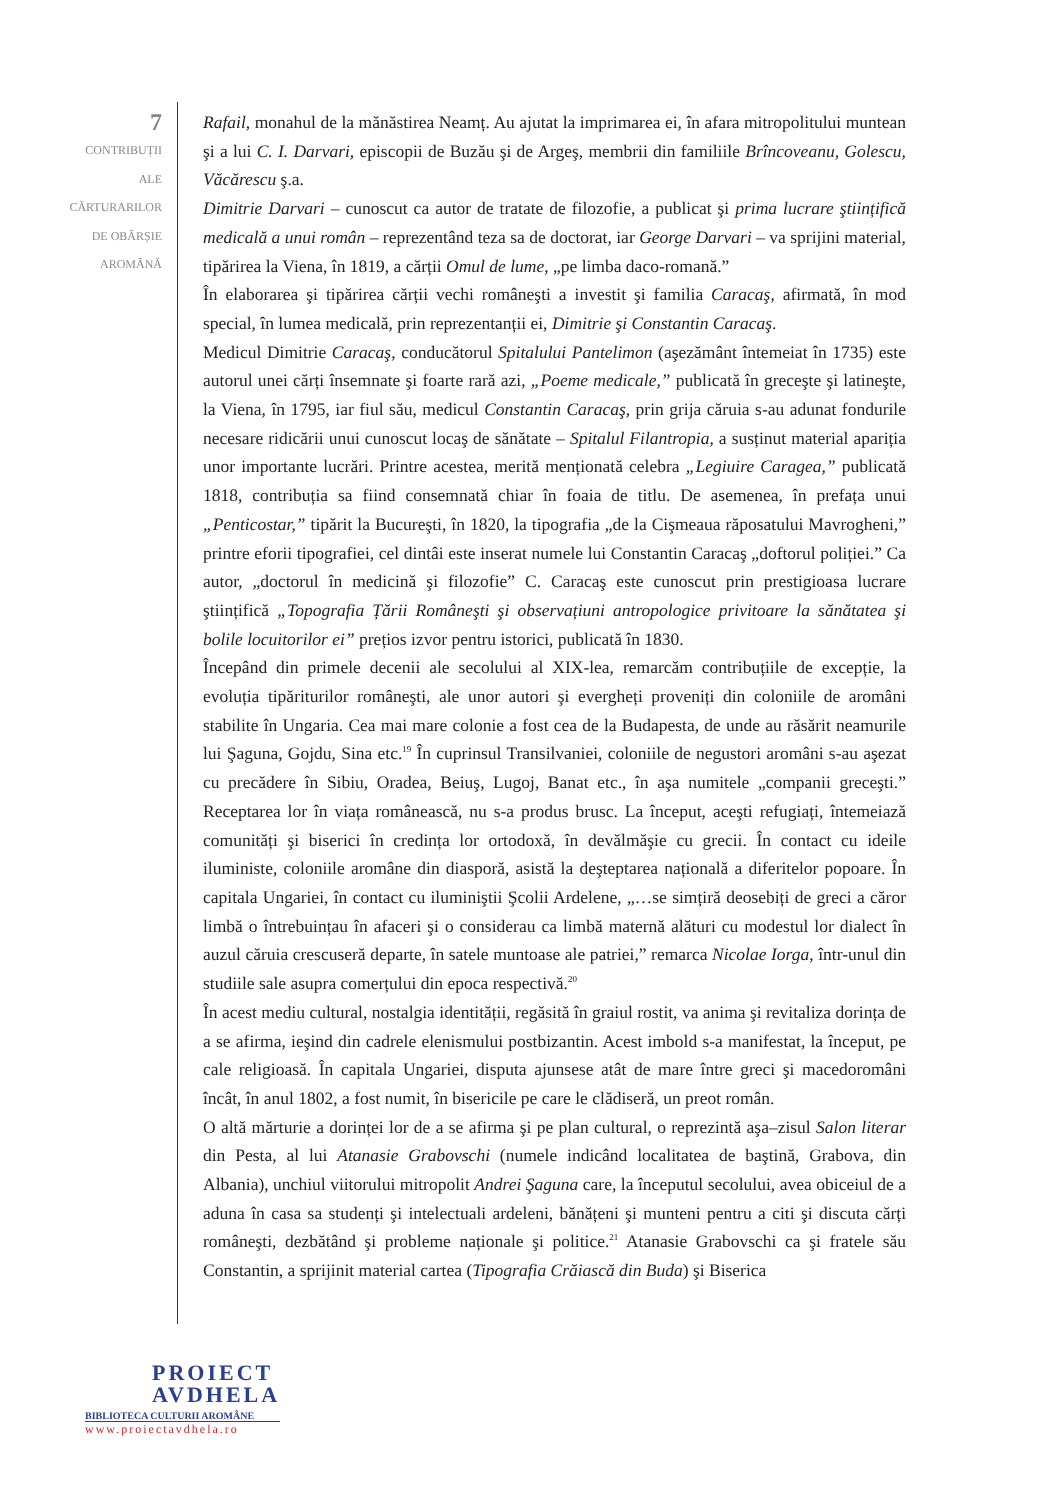7
CONTRIBUȚII
ALE
CĂRTURARILOR
DE OBÂRȘIE
AROMÂNĂ
Rafail, monahul de la mănăstirea Neamț. Au ajutat la imprimarea ei, în afara mitropolitului muntean şi a lui C. I. Darvari, episcopii de Buzău şi de Argeş, membrii din familiile Brîncoveanu, Golescu, Văcărescu ş.a.
Dimitrie Darvari – cunoscut ca autor de tratate de filozofie, a publicat şi prima lucrare ştiințifică medicală a unui român – reprezentând teza sa de doctorat, iar George Darvari – va sprijini material, tipărirea la Viena, în 1819, a cărții Omul de lume, „pe limba daco-romană.”
În elaborarea şi tipărirea cărții vechi româneşti a investit şi familia Caracaş, afirmată, în mod special, în lumea medicală, prin reprezentanții ei, Dimitrie şi Constantin Caracaş.
Medicul Dimitrie Caracaş, conducătorul Spitalului Pantelimon (aşezământ întemeiat în 1735) este autorul unei cărți însemnate şi foarte rară azi, „Poeme medicale,” publicată în greceşte şi latineşte, la Viena, în 1795, iar fiul său, medicul Constantin Caracaş, prin grija căruia s-au adunat fondurile necesare ridicării unui cunoscut locaş de sănătate – Spitalul Filantropia, a susținut material apariția unor importante lucrări. Printre acestea, merită menționată celebra „Legiuire Caragea,” publicată 1818, contribuția sa fiind consemnată chiar în foaia de titlu. De asemenea, în prefața unui „Penticostar,” tipărit la Bucureşti, în 1820, la tipografia „de la Cişmeaua răposatului Mavrogheni,” printre eforii tipografiei, cel dintâi este inserat numele lui Constantin Caracaş „doftorul poliției.” Ca autor, „doctorul în medicină şi filozofie” C. Caracaş este cunoscut prin prestigioasa lucrare ştiințifică „Topografia Țării Româneşti şi observațiuni antropologice privitoare la sănătatea şi bolile locuitorilor ei” prețios izvor pentru istorici, publicată în 1830.
Începând din primele decenii ale secolului al XIX-lea, remarcăm contribuțiile de excepție, la evoluția tipăriturilor româneşti, ale unor autori şi evergheți proveniți din coloniile de aromâni stabilite în Ungaria. Cea mai mare colonie a fost cea de la Budapesta, de unde au răsărit neamurile lui Şaguna, Gojdu, Sina etc.<sup>19</sup> În cuprinsul Transilvaniei, coloniile de negustori aromâni s-au aşezat cu precădere în Sibiu, Oradea, Beiuş, Lugoj, Banat etc., în aşa numitele „companii greceşti.” Receptarea lor în viața românească, nu s-a produs brusc. La început, aceşti refugiați, întemeiază comunități şi biserici în credința lor ortodoxă, în devălmăşie cu grecii. În contact cu ideile iluministe, coloniile aromâne din diasporă, asistă la deşteptarea națională a diferitelor popoare. În capitala Ungariei, în contact cu iluminiştii Şcolii Ardelene, „…se simțiră deosebiți de greci a căror limbă o întrebuințau în afaceri şi o considerau ca limbă maternă alături cu modestul lor dialect în auzul căruia crescuseră departe, în satele muntoase ale patriei,” remarca Nicolae Iorga, într-unul din studiile sale asupra comerțului din epoca respectivă.<sup>20</sup>
În acest mediu cultural, nostalgia identității, regăsită în graiul rostit, va anima şi revitaliza dorința de a se afirma, ieşind din cadrele elenismului postbizantin. Acest imbold s-a manifestat, la început, pe cale religioasă. În capitala Ungariei, disputa ajunsese atât de mare între greci şi macedoromâni încât, în anul 1802, a fost numit, în bisericile pe care le clădiseră, un preot român.
O altă mărturie a dorinței lor de a se afirma şi pe plan cultural, o reprezintă aşa–zisul Salon literar din Pesta, al lui Atanasie Grabovschi (numele indicând localitatea de baştină, Grabova, din Albania), unchiul viitorului mitropolit Andrei Şaguna care, la începutul secolului, avea obiceiul de a aduna în casa sa studenți şi intelectuali ardeleni, bănățeni şi munteni pentru a citi şi discuta cărți româneşti, dezbătând şi probleme naționale şi politice.<sup>21</sup> Atanasie Grabovschi ca şi fratele său Constantin, a sprijinit material cartea (Tipografia Crăiască din Buda) şi Biserica
PROIECT
AVDHELA
BIBLIOTECA CULTURII AROMÂNE
www.proiectavdhela.ro